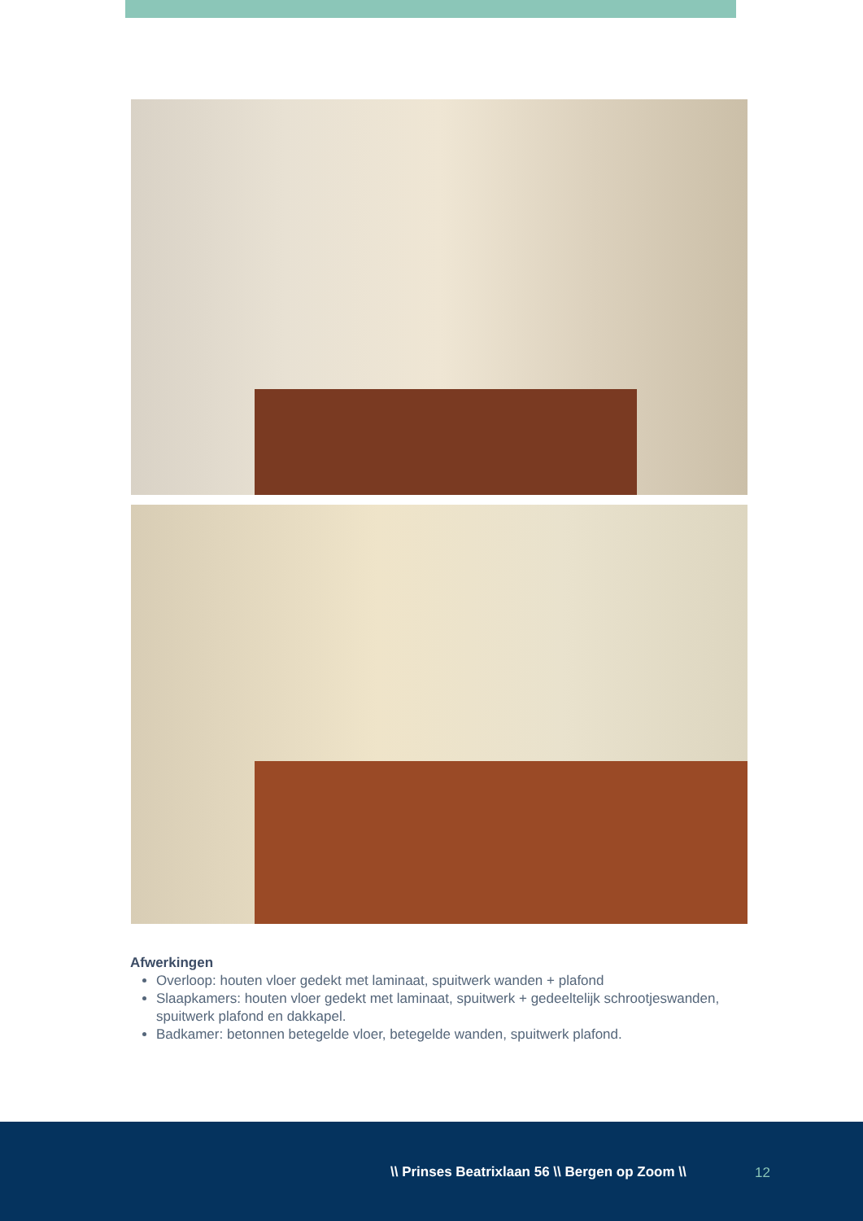Afwerkingen
Overloop: houten vloer gedekt met laminaat, spuitwerk wanden + plafond
Slaapkamers: houten vloer gedekt met laminaat, spuitwerk + gedeeltelijk schrootjeswanden, spuitwerk plafond en dakkapel.
Badkamer: betonnen betegelde vloer, betegelde wanden, spuitwerk plafond.
\\ Prinses Beatrixlaan 56 \\ Bergen op Zoom \\
12